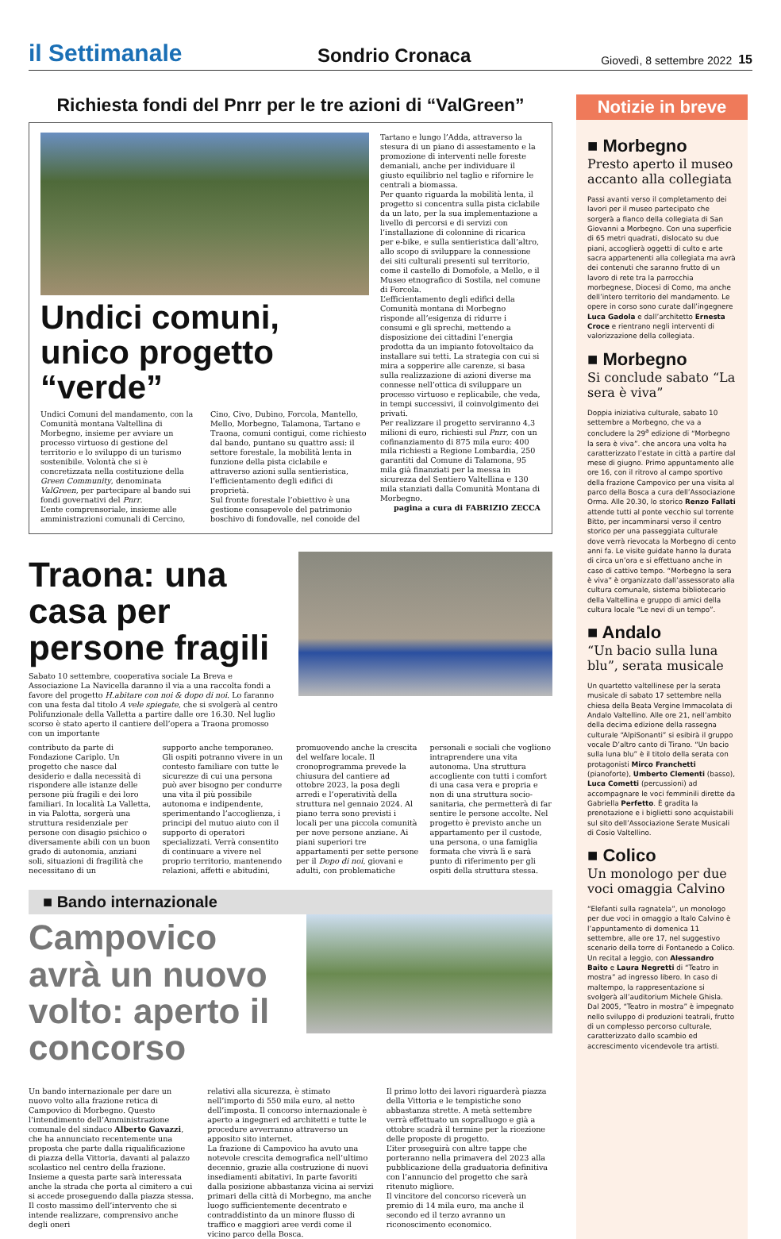il Settimanale
Sondrio Cronaca
Giovedì, 8 settembre 2022
15
Richiesta fondi del Pnrr per le tre azioni di “ValGreen”
Undici comuni, unico progetto “verde”
Undici Comuni del mandamento, con la Comunità montana Valtellina di Morbegno, insieme per avviare un processo virtuoso di gestione del territorio e lo sviluppo di un turismo sostenibile. Volontà che si è concretizzata nella costituzione della Green Community, denominata ValGreen, per partecipare al bando sui fondi governativi del Pnrr.
L’ente comprensoriale, insieme alle amministrazioni comunali di Cercino,
Cino, Civo, Dubino, Forcola, Mantello, Mello, Morbegno, Talamona, Tartano e Traona, comuni contigui, come richiesto dal bando, puntano su quattro assi: il settore forestale, la mobilità lenta in funzione della pista ciclabile e attraverso azioni sulla sentieristica, l’efficientamento degli edifici di proprietà.
Sul fronte forestale l’obiettivo è una gestione consapevole del patrimonio boschivo di fondovalle, nel conoide del
Tartano e lungo l’Adda, attraverso la stesura di un piano di assestamento e la promozione di interventi nelle foreste demaniali, anche per individuare il giusto equilibrio nel taglio e rifornire le centrali a biomassa.
Per quanto riguarda la mobilità lenta, il progetto si concentra sulla pista ciclabile da un lato, per la sua implementazione a livello di percorsi e di servizi con l’installazione di colonnine di ricarica per e-bike, e sulla sentieristica dall’altro, allo scopo di sviluppare la connessione dei siti culturali presenti sul territorio, come il castello di Domofole, a Mello, e il Museo etnografico di Sostila, nel comune di Forcola.
L’efficientamento degli edifici della Comunità montana di Morbegno risponde all’esigenza di ridurre i consumi e gli sprechi, mettendo a disposizione dei cittadini l’energia prodotta da un impianto fotovoltaico da installare sui tetti. La strategia con cui si mira a sopperire alle carenze, si basa sulla realizzazione di azioni diverse ma connesse nell’ottica di sviluppare un processo virtuoso e replicabile, che veda, in tempi successivi, il coinvolgimento dei privati.
Per realizzare il progetto serviranno 4,3 milioni di euro, richiesti sul Pnrr, con un cofinanziamento di 875 mila euro: 400 mila richiesti a Regione Lombardia, 250 garantiti dal Comune di Talamona, 95 mila già finanziati per la messa in sicurezza del Sentiero Valtellina e 130 mila stanziati dalla Comunità Montana di Morbegno.
pagina a cura di FABRIZIO ZECCA
Traona: una casa per persone fragili
Sabato 10 settembre, cooperativa sociale La Breva e Associazione La Navicella daranno il via a una raccolta fondi a favore del progetto H.abitare con noi & dopo di noi. Lo faranno con una festa dal titolo A vele spiegate, che si svolgerà al centro Polifunzionale della Valletta a partire dalle ore 16.30. Nel luglio scorso è stato aperto il cantiere dell’opera a Traona promosso con un importante
contributo da parte di Fondazione Cariplo. Un progetto che nasce dal desiderio e dalla necessità di rispondere alle istanze delle persone più fragili e dei loro familiari. In località La Valletta, in via Palotta, sorgerà una struttura residenziale per persone con disagio psichico o diversamente abili con un buon grado di autonomia, anziani soli, situazioni di fragilità che necessitano di un
supporto anche temporaneo. Gli ospiti potranno vivere in un contesto familiare con tutte le sicurezze di cui una persona può aver bisogno per condurre una vita il più possibile autonoma e indipendente, sperimentando l’accoglienza, i principi del mutuo aiuto con il supporto di operatori specializzati. Verrà consentito di continuare a vivere nel proprio territorio, mantenendo relazioni, affetti e abitudini,
promuovendo anche la crescita del welfare locale. Il cronoprogramma prevede la chiusura del cantiere ad ottobre 2023, la posa degli arredi e l’operatività della struttura nel gennaio 2024. Al piano terra sono previsti i locali per una piccola comunità per nove persone anziane. Ai piani superiori tre appartamenti per sette persone per il Dopo di noi, giovani e adulti, con problematiche
personali e sociali che vogliono intraprendere una vita autonoma. Una struttura accogliente con tutti i comfort di una casa vera e propria e non di una struttura socio-sanitaria, che permetterà di far sentire le persone accolte. Nel progetto è previsto anche un appartamento per il custode, una persona, o una famiglia formata che vivrà lì e sarà punto di riferimento per gli ospiti della struttura stessa.
■ Bando internazionale
Campovico avrà un nuovo volto: aperto il concorso
Un bando internazionale per dare un nuovo volto alla frazione retica di Campovico di Morbegno. Questo l’intendimento dell’Amministrazione comunale del sindaco Alberto Gavazzi, che ha annunciato recentemente una proposta che parte dalla riqualificazione di piazza della Vittoria, davanti al palazzo scolastico nel centro della frazione. Insieme a questa parte sarà interessata anche la strada che porta al cimitero a cui si accede proseguendo dalla piazza stessa.
Il costo massimo dell’intervento che si intende realizzare, comprensivo anche degli oneri
relativi alla sicurezza, è stimato nell’importo di 550 mila euro, al netto dell’imposta. Il concorso internazionale è aperto a ingegneri ed architetti e tutte le procedure avverranno attraverso un apposito sito internet.
La frazione di Campovico ha avuto una notevole crescita demografica nell’ultimo decennio, grazie alla costruzione di nuovi insediamenti abitativi. In parte favoriti dalla posizione abbastanza vicina ai servizi primari della città di Morbegno, ma anche luogo sufficientemente decentrato e contraddistinto da un minore flusso di traffico e maggiori aree verdi come il vicino parco della Bosca.
Il primo lotto dei lavori riguarderà piazza della Vittoria e le tempistiche sono abbastanza strette. A metà settembre verrà effettuato un sopralluogo e già a ottobre scadrà il termine per la ricezione delle proposte di progetto.
L’iter proseguirà con altre tappe che porteranno nella primavera del 2023 alla pubblicazione della graduatoria definitiva con l’annuncio del progetto che sarà ritenuto migliore.
Il vincitore del concorso riceverà un premio di 14 mila euro, ma anche il secondo ed il terzo avranno un riconoscimento economico.
Notizie in breve
■ Morbegno
Presto aperto il museo accanto alla collegiata
Passi avanti verso il completamento dei lavori per il museo partecipato che sorgerà a fianco della collegiata di San Giovanni a Morbegno. Con una superficie di 65 metri quadrati, dislocato su due piani, accoglierà oggetti di culto e arte sacra appartenenti alla collegiata ma avrà dei contenuti che saranno frutto di un lavoro di rete tra la parrocchia morbegnese, Diocesi di Como, ma anche dell’intero territorio del mandamento. Le opere in corso sono curate dall’ingegnere Luca Gadola e dall’architetto Ernesta Croce e rientrano negli interventi di valorizzazione della collegiata.
■ Morbegno
Si conclude sabato “La sera è viva”
Doppia iniziativa culturale, sabato 10 settembre a Morbegno, che va a concludere la 29<sup>a</sup> edizione di “Morbegno la sera è viva”. che ancora una volta ha caratterizzato l’estate in città a partire dal mese di giugno. Primo appuntamento alle ore 16, con il ritrovo al campo sportivo della frazione Campovico per una visita al parco della Bosca a cura dell’Associazione Orma. Alle 20.30, lo storico Renzo Fallati attende tutti al ponte vecchio sul torrente Bitto, per incamminarsi verso il centro storico per una passeggiata culturale dove verrà rievocata la Morbegno di cento anni fa. Le visite guidate hanno la durata di circa un’ora e si effettuano anche in caso di cattivo tempo. “Morbegno la sera è viva” è organizzato dall’assessorato alla cultura comunale, sistema bibliotecario della Valtellina e gruppo di amici della cultura locale “Le nevi di un tempo”.
■ Andalo
“Un bacio sulla luna blu”, serata musicale
Un quartetto valtellinese per la serata musicale di sabato 17 settembre nella chiesa della Beata Vergine Immacolata di Andalo Valtellino. Alle ore 21, nell’ambito della decima edizione della rassegna culturale “AlpiSonanti” si esibirà il gruppo vocale D’altro canto di Tirano. “Un bacio sulla luna blu” è il titolo della serata con protagonisti Mirco Franchetti (pianoforte), Umberto Clementi (basso), Luca Cometti (percussioni) ad accompagnare le voci femminili dirette da Gabriella Perfetto. È gradita la prenotazione e i biglietti sono acquistabili sul sito dell’Associazione Serate Musicali di Cosio Valtellino.
■ Colico
Un monologo per due voci omaggia Calvino
“Elefanti sulla ragnatela”, un monologo per due voci in omaggio a Italo Calvino è l’appuntamento di domenica 11 settembre, alle ore 17, nel suggestivo scenario della torre di Fontanedo a Colico. Un recital a leggìo, con Alessandro Baito e Laura Negretti di “Teatro in mostra” ad ingresso libero. In caso di maltempo, la rappresentazione si svolgerà all’auditorium Michele Ghisla. Dal 2005, “Teatro in mostra” è impegnato nello sviluppo di produzioni teatrali, frutto di un complesso percorso culturale, caratterizzato dallo scambio ed accrescimento vicendevole tra artisti.